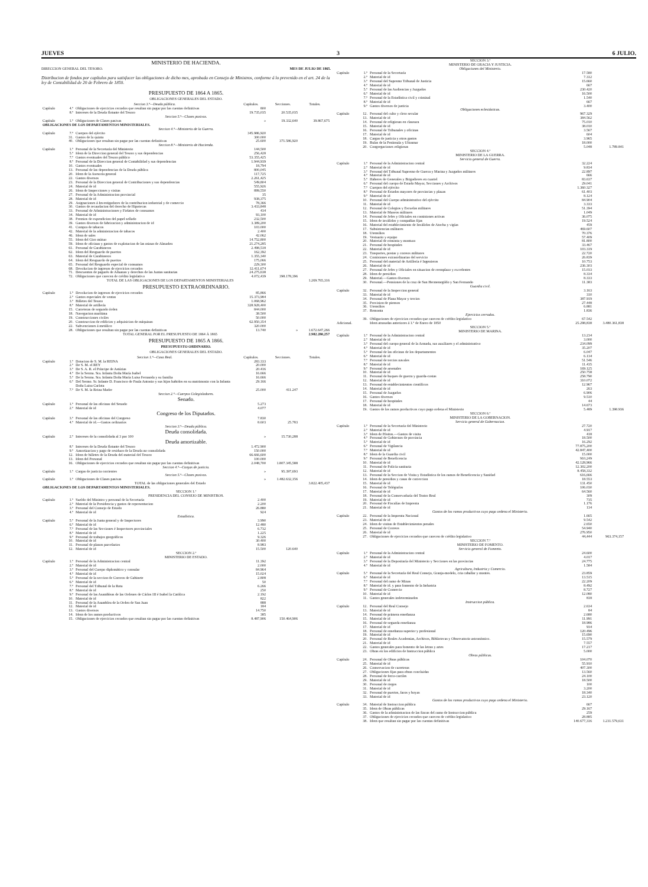JUEVES 3 6 JULIO.
MINISTERIO DE HACIENDA.
DIRECCION GENERAL DEL TESORO. MES DE JULIO DE 1865.
Distribucion de fondos por capítulos para satisfacer las obligaciones de dicho mes, aprobada en Consejo de Ministros, conforme á lo prevenido en el art. 24 de la ley de Contabilidad de 20 de Febrero de 1850.
PRESUPUESTO DE 1864 A 1865.
OBLIGACIONES GENERALES DEL ESTADO.
| | | Seccion 3.ª—Deuda pública. | Capítulos. | Secciones. | Totales. |
| --- | --- | --- | --- | --- | --- |
| Capítulo | 4.º | Obligaciones de ejercicios cerrados que resultan sin pagar por las cuentas definitivas | 800 | | |
| | 8.º | Intereses de la Deuda flotante del Tesoro | 19.735,035 | 20.535,035 | |
| Seccion 5.ª—Clases pasivas. | | | | | |
| Capítulo | 1.º | Obligaciones de Clases pasivas | » | 19.332,640 | 39.867,675 |
| OBLIGACIONES DE LOS DEPARTAMENTOS MINISTERIALES. | | | | | |
| Seccion 4.ª—Ministerio de la Guerra. | | | | | |
| Capítulo | 7.º | Cuerpos del ejército | 345.986,920 | | |
| | 31. | Gastos de la quinta | 300.000 | | |
| | 40. | Obligaciones que resultan sin pagar por las cuentas definitivas | 25.600 | 371.586,920 | |
| Seccion 8.ª—Ministerio de Hacienda. | | | | | |
| Capítulo | 1.º | Personal de la Secretaría del Ministerio | 144,500 | | |
| | 5.º | Idem de la Direccion general del Tesoro y sus dependencias | 256,428 | | |
| | 7.º | Gastos eventuales del Tesoro público | 53.355,425 | | |
| | 8.º | Personal de la Direccion general de Contabilidad y sus dependencias | 1.944,939 | | |
| | 10. | Gastos eventuales | 18,794 | | |
| | 13. | Personal de las dependencias de la Deuda pública | 800,045 | | |
| | 20. | Idem de la Asesoría general | 117,725 | | |
| | 22. | Gastos diversos | 2.261,425 | | |
| | 23. | Personal de la Direccion general de Contribuciones y sus dependencias | 549,804 | | |
| | 24. | Material de id | 555,926 | | |
| | 26. | Idem de Inspecciones y visitas | 899,550 | | |
| | 27. | Personal de la Administracion provincial | 35 | | |
| | 28. | Material de id | 938,375 | | |
| | 29. | Asignaciones á Investigadores de la contribucion industrial y de comercio | 78,366 | | |
| | 30. | Gastos de recaudacion del derecho de Hipotecas | 3.433,848 | | |
| | 33. | Personal de Administraciones y Fielatos de consumos | 434 | | |
| | 34. | Material de id | 93,100 | | |
| | 38. | Premios de expendicion del papel sellado | 232,500 | | |
| | 39. | Gastos diversos de fabricacion y administracion de id | 3.389,200 | | |
| | 41. | Compra de tabacos | 103.000 | | |
| | 42. | Material de la administracion de tabacos | 2.400 | | |
| | 46. | Idem de sales | 42.062 | | |
| | 55. | Idem del Giro mútuo | 14.752,800 | | |
| | 59. | Idem de oficinas y gastos de explotacion de las minas de Almaden | 21.274,285 | | |
| | 61. | Personal de Carabineros | 2.498,518 | | |
| | 62. | Idem del Resguardo de puertos | 162,392 | | |
| | 63. | Material de Carabineros | 1.355,340 | | |
| | 64. | Idem del Resguardo de puertos | 175,066 | | |
| | 65. | Personal del Resguardo especial de consumos | 229,300 | | |
| | 68. | Devolucion de ingresos de ejercicios cerrados | 12.411,674 | | |
| | 71. | Descuentos de pagarés de Aduanas y derechos de las Juntas sanitarias | 24.275,638 | | |
| | 72. | Obligaciones que carecen de crédito legislativo | 4.072,439 | 398.178,396 | |
| TOTAL DE LAS OBLIGACIONES DE LOS DEPARTAMENTOS MINISTERIALES | | | | | 1.269.765,316 |
PRESUPUESTO EXTRAORDINARIO.
| Capítulo | 1.º | Devolucion de ingresos de ejercicios cerrados | 85,866 | | |
| | 2.º | Gastos especiales de ventas | 15.373,984 | | |
| | 3.º | Billetes del Tesoro | 1.068,962 | | |
| | 8.º | Material de artillería | 328.928,400 | | |
| | 15. | Carreteras de segundo órden | 844.000 | | |
| | 18. | Navegacion marítima | 38.500 | | |
| | 19. | Construcciones civiles | 50.000 | | |
| | 20. | Construccion de edificios y adquisicion de máquinas | 62.950,354 | | |
| | 22. | Subvenciones á metálico | 320.000 | | |
| | 28. | Obligaciones que resultan sin pagar por las cuentas definitivas | 13.740 | » | 1.672.647,266 |
| TOTAL GENERAL POR EL PRESUPUESTO DE 1864 Á 1865 | | | | | 2.982.280,257 |
PRESUPUESTO DE 1865 A 1866.
PRESUPUESTO ORDINARIO.
OBLIGACIONES GENERALES DEL ESTADO.
| | | Seccion 1.ª—Casa Real. | Capítulos. | Secciones. | Totales. |
| --- | --- | --- | --- | --- | --- |
| Capítulo | 1.º | Dotacion de S. M. la REINA | 283.333 | | |
| | 2.º | De S. M. el REY | 20.000 | | |
| | 3.º | De S. A. R. el Príncipe de Astúrias | 20.416 | | |
| | 4.º | De la Serma. Sra. Infanta Doña María Isabel | 16.666 | | |
| | 5.º | De la Serma. Sra. Infanta Doña María Luisa Fernanda y su familia | 16.666 | | |
| | 6.º | Del Sermo. Sr. Infante D. Francisco de Paula Antonio y sus hijos habidos en su matrimonio con la Infanta Doña Luisa Carlota | 29.166 | | |
| | 7.º | De S. M. la Reina Madre | 25.000 | 411.247 | |
| Seccion 2.ª—Cuerpos Colegisladores. | | | | | |
| Senado. | | | | | |
| Capítulo | 1.º | Personal de las oficinas del Senado | 5.273 | | |
| | 2.º | Material de id | 4.077 | | |
| Congreso de los Diputados. | | | | | |
| Capítulo | 3.º | Personal de las oficinas del Congreso | 7.830 | | |
| | 4.º | Material de id.—Gastos ordinarios | 8.603 | 25.783 | |
| Seccion 3.ª—Deuda pública. | | | | | |
| Deuda consolidada. | | | | | |
| Capítulo | 2.º | Intereses de la consolidada al 3 por 100 | » | 15.730,288 | |
| Deuda amortizable. | | | | | |
| | 8.º | Intereses de la Deuda flotante del Tesoro | 1.472.900 | | |
| | 9.º | Amortizacion y pago de residuos de la Deuda no consolidada | 150.000 | | |
| | 12. | Idem de billetes de la Deuda del material del Tesoro | 66.666,600 | | |
| | 13. | Idem del Personal | 100.000 | | |
| | 16. | Obligaciones de ejercicios cerrados que resultan sin pagar por las cuentas definitivas | 2.048,700 | 1.807.345,588 | |
| Seccion 4.ª—Cargas de justicia. | | | | | |
| Capítulo | 1.º | Cargas de justicia corrientes | » | 95.397,693 | |
| Seccion 5.ª—Clases pasivas. | | | | | |
| Capítulo | 1.º | Obligaciones de Clases pasivas | » | 1.482.632,156 | |
| TOTAL de las obligaciones generales del Estado | | | | | 3.822.405,437 |
| OBLIGACIONES DE LOS DEPARTAMENTOS MINISTERIALES. | | | | | |
| SECCION 1.ª | | | | | |
| PRESIDENCIA DEL CONSEJO DE MINISTROS. | | | | | |
| Capítulo | 1.º | Sueldo del Ministro y personal de la Secretaría | 2.400 | | |
| | 2.º | Material de la Presidencia y gastos de representacion | 2.200 | | |
| | 3.º | Personal del Consejo de Estado | 26.880 | | |
| | 4.º | Material de id | 924 | | |
| Estadística. | | | | | |
| Capítulo | 5.º | Personal de la Junta general y de Inspectores | 3.990 | | |
| | 6.º | Material de id | 12.480 | | |
| | 7.º | Personal de las Secciones é Inspectores provinciales | 6.732 | | |
| | 8.º | Material de id | 1.225 | | |
| | 9.º | Personal de trabajos geográficos | 9.326 | | |
| | 10. | Material de id | 30.400 | | |
| | 11. | Personal de planos parcelarios | 8.983 | | |
| | 12. | Material de id | 15.500 | 120.640 | |
| SECCION 2.ª | | | | | |
| MINISTERIO DE ESTADO. | | | | | |
| Capítulo | 1.º | Personal de la Administracion central | 11.392 | | |
| | 2.º | Material de id | 2.000 | | |
| | 3.º | Personal del Cuerpo diplomático y consular | 84.964 | | |
| | 4.º | Material de id | 15.024 | | |
| | 5.º | Personal de la seccion de Correos de Gabinete | 2.808 | | |
| | 6.º | Material de id | 50 | | |
| | 7.º | Personal del Tribunal de la Rota | 6.266 | | |
| | 8.º | Material de id | 250 | | |
| | 9.º | Personal de las Asambleas de las Ordenes de Cárlos III é Isabel la Católica | 2.192 | | |
| | 10. | Material de id | 822 | | |
| | 11. | Personal de la Asamblea de la Orden de San Juan | 888 | | |
| | 12. | Material de id | 184 | | |
| | 13. | Gastos diversos | 14.750 | | |
| | 14. | Idem de los ramos productivos | 385 | | |
| | 15. | Obligaciones de ejercicios cerrados que resultan sin pagar por las cuentas definitivas | 8.487,906 | 150.464,906 | |
| SECCION 3.ª | | | | |
| MINISTERIO DE GRACIA Y JUSTICIA. | | | | |
| Obligaciones del Ministerio. | | | | |
| Capítulo | 1.º | Personal de la Secretaría | 17.580 | |
| | 2.º | Material de id | 7.312 | |
| | 3.º | Personal del Supremo Tribunal de Justicia | 15.660 | |
| | 4.º | Material de id | 667 | |
| | 5.º | Personal de las Audiencias y Juzgados | 230.420 | |
| | 6.º | Material de id | 16.500 | |
| | 7.º | Personal de la Estadística civil y criminal | 1.540 | |
| | 8.º | Material de id | 667 | |
| | 9.º | Gastos diversos de justicia | 3.400 | |
| Obligaciones eclesiásticas. | | | | |
| Capítulo | 12. | Personal del culto y clero secular | 967.329 | |
| | 13. | Material de id | 384.562 | |
| | 14. | Personal de religiosas en clausura | 75.010 | |
| | 15. | Material de id | 38.010 | |
| | 16. | Personal de Tribunales y oficinas | 3.567 | |
| | 17. | Material de id | 604 | |
| | 18. | Cargas de justicia y otros gastos | 3.965 | |
| | 19. | Bulas de la Península y Ultramar | 18.000 | |
| | 20. | Congregaciones religiosas | 5.048 | 1.789.841 |
| SECCION 4.ª | | | | |
| MINISTERIO DE LA GUERRA. | | | | |
| Servicio general de Guerra. | | | | |
| Capítulo | 1.º | Personal de la Administracion central | 32.224 | |
| | 2.º | Material de id | 9.834 | |
| | 3.º | Personal del Tribunal Supremo de Guerra y Marina y Juzgados militares | 22.897 | |
| | 4.º | Material de id | 666 | |
| | 5.º | Haberes de Generales y Brigadieres en cuartel | 83.637 | |
| | 6.º | Personal del cuerpo de Estado Mayor, Secciones y Archivos | 29.041 | |
| | 7.º | Cuerpos del ejército | 1.360.327 | |
| | 8.º | Personal de Estados mayores de provincias y plazas | 61.403 | |
| | 9.º | Material de id | 8.124 | |
| | 10. | Personal del Cuerpo administrativo del ejército | 84.904 | |
| | 11. | Material de id | 3.333 | |
| | 12. | Personal de Colegios y Escuelas militares | 51.394 | |
| | 13. | Material de Museos militares | 1.049 | |
| | 14. | Personal de Jefes y Oficiales en comisiones activas | 36.075 | |
| | 15. | Idem de inválidos y compañías fijas | 19.524 | |
| | 16. | Material del establecimiento de Inválidos de Atocha y vigías | 459 | |
| | 17. | Subsistencias militares | 469.607 | |
| | 18. | Utensilios | 70.376 | |
| | 19. | Vestuario y equipo | 57.409 | |
| | 20. | Material de remonta y montura | 81.800 | |
| | 21. | Personal de hospitales | 33.467 | |
| | 22. | Material de id | 103.319 | |
| | 23. | Trasportes, postas y correos militares | 22.720 | |
| | 24. | Comisiones extraordinarias del servicio | 26.839 | |
| | 25. | Personal del material de Artillería é Ingenieros | 10.753 | |
| | 26. | Material de id | 236.303 | |
| | 27. | Personal de Jefes y Oficiales en situacion de reemplazo y excedentes | 15.033 | |
| | 28. | Idem de presidios | 8.334 | |
| | 29. | Material.—Gastos diversos | 8.333 | |
| | 30. | Personal.—Pensiones de la cruz de San Hermenegildo y San Fernando | 11.383 | |
| Guardia civil. | | | | |
| Capítulo | 32. | Personal de la Inspeccion general | 3.163 | |
| | 33. | Material de id | 310 | |
| | 34. | Personal de Plana Mayor y tercios | 387.919 | |
| | 35. | Provision de piensos | 27.448 | |
| | 36. | Utensilios | 6.881 | |
| | 37. | Remonta | 1.836 | |
| Ejercicios cerrados. | | | | |
| | 39. | Obligaciones de ejercicios cerrados que carecen de crédito legislativo | 67.542 | |
| Adicional. | | Idem atrasadas anteriores á 1.º de Enero de 1850 | 25.298,838 | 3.480.361,838 |
| SECCION 5.ª | | | | |
| MINISTERIO DE MARINA. | | | | |
| Capítulo | 1.º | Personal de la Administracion central | 13.234 | |
| | 2.º | Material de id | 3.000 | |
| | 3.º | Personal del cuerpo general de la Armada, sus auxiliares y el administrativo | 234.099 | |
| | 4.º | Material de id | 35.207 | |
| | 5.º | Personal de las oficinas de los departamentos | 6.047 | |
| | 6.º | Material de id | 6.134 | |
| | 7.º | Personal de tercios navales | 51.546 | |
| | 8.º | Material de id | 11.435 | |
| | 9.º | Personal de arsenales | 169.125 | |
| | 10. | Material de id | 250.758 | |
| | 11. | Personal de buques de guerra y guarda-costas | 258.790 | |
| | 12. | Material de id | 310.072 | |
| | 13. | Personal de establecimientos científicos | 12.967 | |
| | 14. | Material de id | 263 | |
| | 15. | Personal de Juzgados | 6.906 | |
| | 16. | Gastos diversos | 9.510 | |
| | 17. | Personal de hospitales | 44 | |
| | 18. | Material de id | 14.673 | |
| | 19. | Gastos de los ramos productivos cuyo pago ordena el Ministerio | 5.489 | 1.398.936 |
| SECCION 6.ª | | | | |
| MINISTERIO DE LA GOBERNACION. | | | | |
| Servicio general de Gobernacion. | | | | |
| Capítulo | 1.º | Personal de la Secretaría del Ministerio | 27.720 | |
| | 2.º | Material de id | 4.917 | |
| | 3.º | Idem de Pósitos.—Gastos de visita | 418 | |
| | 4.º | Personal de Gobiernos de provincia | 18.500 | |
| | 5.º | Material de id | 16.292 | |
| | 6.º | Personal de Vigilancia | 77.875,200 | |
| | 7.º | Material de id | 42.847,400 | |
| | 8.º | Idem de la Guardia civil | 15.000 | |
| | 9.º | Personal de Beneficencia | 910,249 | |
| | 10. | Material de id | 42.128,966 | |
| | 11. | Personal de Policía sanitaria | 12.302,200 | |
| | 12. | Material de id | 8.458,332 | |
| | 13. | Personal de la Seccion de Visita y Estadística de los ramos de Beneficencia y Sanidad | 616,666 | |
| | 14. | Idem de presidios y casas de correccion | 18.553 | |
| | 15. | Material de id | 131.450 | |
| | 16. | Personal de Telégrafos | 106.030 | |
| | 17. | Material de id | 64.560 | |
| | 18. | Personal de la Conservaduría del Teatro Real | 309 | |
| | 19. | Material de id | 735 | |
| | 20. | Personal de Fiscalías de Imprenta | 1.176 | |
| | 21. | Material de id | 134 | |
| Gastos de los ramos productivos cuyo pago ordena el Ministerio. | | | | |
| Capítulo | 22. | Personal de la Imprenta Nacional | 1.665 | |
| | 23. | Material de id | 9.542 | |
| | 24. | Idem de visitas de Establecimientos penales | 2.650 | |
| | 25. | Personal de Correos | 54.940 | |
| | 26. | Material de id | 276.950 | |
| | 27. | Obligaciones de ejercicios cerrados que carecen de crédito legislativo | 44,444 | 963.374,157 |
| SECCION 7.ª | | | | |
| MINISTERIO DE FOMENTO. | | | | |
| Servicio general de Fomento. | | | | |
| Capítulo | 1.º | Personal de la Administracion central | 24.600 | |
| | 2.º | Material de id | 4.017 | |
| | 3.º | Personal de la Depositaría del Ministerio y Secciones en las provincias | 24.775 | |
| | 4.º | Material de id | 1.584 | |
| Agricultura, Industria y Comercio. | | | | |
| Capítulo | 5.º | Personal de la Secretaría del Real Consejo, Granja-modelo, cria caballar y montes. | 23.859 | |
| | 6.º | Material de id | 13.515 | |
| | 7.º | Personal del ramo de Minas | 22.209 | |
| | 8.º | Material de id. y para fomento de la Industria | 8.492 | |
| | 9.º | Personal de Comercio | 8.727 | |
| | 10. | Material de id | 12.080 | |
| | 11. | Gastos generales indeterminados | 818 | |
| Instruccion pública. | | | | |
| Capítulo | 12. | Personal del Real Consejo | 2.634 | |
| | 13. | Material de id | 84 | |
| | 14. | Personal de primera enseñanza | 2.680 | |
| | 15. | Material de id | 11.991 | |
| | 16. | Personal de segunda enseñanza | 18.986 | |
| | 17. | Material de id | 934 | |
| | 18. | Personal de enseñanza superior y profesional | 120.496 | |
| | 19. | Material de id | 15.690 | |
| | 20. | Personal de Reales Academias, Archivos, Bibliotecas y Observatorio astronómico. | 15.579 | |
| | 21. | Material de id | 7.557 | |
| | 22. | Gastos generales para fomento de las letras y artes | 17.217 | |
| | 23. | Obras en los edificios de Instruccion pública | 5.000 | |
| Obras públicas. | | | | |
| Capítulo | 24. | Personal de Obras públicas | 104.070 | |
| | 25. | Material de id | 55.910 | |
| | 26. | Conservacion de carreteras | 407.300 | |
| | 27. | Obligaciones fijas para obras concluidas | 13.560 | |
| | 28. | Personal de ferro-carriles | 24.100 | |
| | 29. | Material de id | 18.500 | |
| | 30. | Personal de riegos | 100 | |
| | 31. | Material de id | 3.200 | |
| | 32. | Personal de puertos, faros y boyas | 18.340 | |
| | 33. | Material de id | 23.120 | |
| Gastos de los ramos productivos cuyo pago ordena el Ministerio. | | | | |
| Capítulo | 34. | Material de Instruccion pública | 667 | |
| | 35. | Idem de Obras públicas | 29.167 | |
| | 36. | Gastos de la administracion de las fincas del ramo de Instruccion pública | 259 | |
| | 37. | Obligaciones de ejercicios cerrados que carecen de crédito legislativo | 28.885 | |
| | 38. | Idem que resultan sin pagar por las cuentas definitivas | 140.677,316 | 1.231.579,631 |